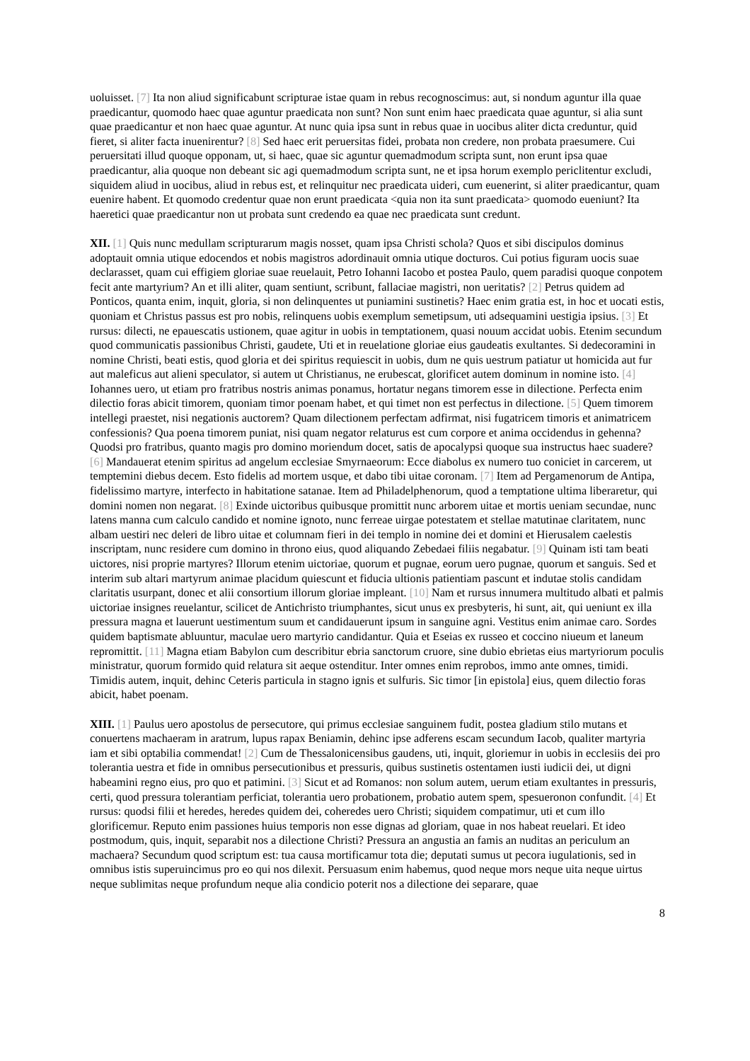uoluisset. [7] Ita non aliud significabunt scripturae istae quam in rebus recognoscimus: aut, si nondum aguntur illa quae praedicantur, quomodo haec quae aguntur praedicata non sunt? Non sunt enim haec praedicata quae aguntur, si alia sunt quae praedicantur et non haec quae aguntur. At nunc quia ipsa sunt in rebus quae in uocibus aliter dicta creduntur, quid fieret, si aliter facta inuenirentur? [8] Sed haec erit peruersitas fidei, probata non credere, non probata praesumere. Cui peruersitati illud quoque opponam, ut, si haec, quae sic aguntur quemadmodum scripta sunt, non erunt ipsa quae praedicantur, alia quoque non debeant sic agi quemadmodum scripta sunt, ne et ipsa horum exemplo periclitentur excludi, siquidem aliud in uocibus, aliud in rebus est, et relinquitur nec praedicata uideri, cum euenerint, si aliter praedicantur, quam euenire habent. Et quomodo credentur quae non erunt praedicata <quia non ita sunt praedicata> quomodo eueniunt? Ita haeretici quae praedicantur non ut probata sunt credendo ea quae nec praedicata sunt credunt.
XII. [1] Quis nunc medullam scripturarum magis nosset, quam ipsa Christi schola? Quos et sibi discipulos dominus adoptauit omnia utique edocendos et nobis magistros adordinauit omnia utique docturos. Cui potius figuram uocis suae declarasset, quam cui effigiem gloriae suae reuelauit, Petro Iohanni Iacobo et postea Paulo, quem paradisi quoque conpotem fecit ante martyrium? An et illi aliter, quam sentiunt, scribunt, fallaciae magistri, non ueritatis? [2] Petrus quidem ad Ponticos, quanta enim, inquit, gloria, si non delinquentes ut puniamini sustinetis? Haec enim gratia est, in hoc et uocati estis, quoniam et Christus passus est pro nobis, relinquens uobis exemplum semetipsum, uti adsequamini uestigia ipsius. [3] Et rursus: dilecti, ne epauescatis ustionem, quae agitur in uobis in temptationem, quasi nouum accidat uobis. Etenim secundum quod communicatis passionibus Christi, gaudete, Uti et in reuelatione gloriae eius gaudeatis exultantes. Si dedecoramini in nomine Christi, beati estis, quod gloria et dei spiritus requiescit in uobis, dum ne quis uestrum patiatur ut homicida aut fur aut maleficus aut alieni speculator, si autem ut Christianus, ne erubescat, glorificet autem dominum in nomine isto. [4] Iohannes uero, ut etiam pro fratribus nostris animas ponamus, hortatur negans timorem esse in dilectione. Perfecta enim dilectio foras abicit timorem, quoniam timor poenam habet, et qui timet non est perfectus in dilectione. [5] Quem timorem intellegi praestet, nisi negationis auctorem? Quam dilectionem perfectam adfirmat, nisi fugatricem timoris et animatricem confessionis? Qua poena timorem puniat, nisi quam negator relaturus est cum corpore et anima occidendus in gehenna? Quodsi pro fratribus, quanto magis pro domino moriendum docet, satis de apocalypsi quoque sua instructus haec suadere? [6] Mandauerat etenim spiritus ad angelum ecclesiae Smyrnaeorum: Ecce diabolus ex numero tuo coniciet in carcerem, ut temptemini diebus decem. Esto fidelis ad mortem usque, et dabo tibi uitae coronam. [7] Item ad Pergamenorum de Antipa, fidelissimo martyre, interfecto in habitatione satanae. Item ad Philadelphenorum, quod a temptatione ultima liberaretur, qui domini nomen non negarat. [8] Exinde uictoribus quibusque promittit nunc arborem uitae et mortis ueniam secundae, nunc latens manna cum calculo candido et nomine ignoto, nunc ferreae uirgae potestatem et stellae matutinae claritatem, nunc albam uestiri nec deleri de libro uitae et columnam fieri in dei templo in nomine dei et domini et Hierusalem caelestis inscriptam, nunc residere cum domino in throno eius, quod aliquando Zebedaei filiis negabatur. [9] Quinam isti tam beati uictores, nisi proprie martyres? Illorum etenim uictoriae, quorum et pugnae, eorum uero pugnae, quorum et sanguis. Sed et interim sub altari martyrum animae placidum quiescunt et fiducia ultionis patientiam pascunt et indutae stolis candidam claritatis usurpant, donec et alii consortium illorum gloriae impleant. [10] Nam et rursus innumera multitudo albati et palmis uictoriae insignes reuelantur, scilicet de Antichristo triumphantes, sicut unus ex presbyteris, hi sunt, ait, qui ueniunt ex illa pressura magna et lauerunt uestimentum suum et candidauerunt ipsum in sanguine agni. Vestitus enim animae caro. Sordes quidem baptismate abluuntur, maculae uero martyrio candidantur. Quia et Eseias ex russeo et coccino niueum et laneum repromittit. [11] Magna etiam Babylon cum describitur ebria sanctorum cruore, sine dubio ebrietas eius martyriorum poculis ministratur, quorum formido quid relatura sit aeque ostenditur. Inter omnes enim reprobos, immo ante omnes, timidi. Timidis autem, inquit, dehinc Ceteris particula in stagno ignis et sulfuris. Sic timor [in epistola] eius, quem dilectio foras abicit, habet poenam.
XIII. [1] Paulus uero apostolus de persecutore, qui primus ecclesiae sanguinem fudit, postea gladium stilo mutans et conuertens machaeram in aratrum, lupus rapax Beniamin, dehinc ipse adferens escam secundum Iacob, qualiter martyria iam et sibi optabilia commendat! [2] Cum de Thessalonicensibus gaudens, uti, inquit, gloriemur in uobis in ecclesiis dei pro tolerantia uestra et fide in omnibus persecutionibus et pressuris, quibus sustinetis ostentamen iusti iudicii dei, ut digni habeamini regno eius, pro quo et patimini. [3] Sicut et ad Romanos: non solum autem, uerum etiam exultantes in pressuris, certi, quod pressura tolerantiam perficiat, tolerantia uero probationem, probatio autem spem, spesueronon confundit. [4] Et rursus: quodsi filii et heredes, heredes quidem dei, coheredes uero Christi; siquidem compatimur, uti et cum illo glorificemur. Reputo enim passiones huius temporis non esse dignas ad gloriam, quae in nos habeat reuelari. Et ideo postmodum, quis, inquit, separabit nos a dilectione Christi? Pressura an angustia an famis an nuditas an periculum an machaera? Secundum quod scriptum est: tua causa mortificamur tota die; deputati sumus ut pecora iugulationis, sed in omnibus istis superuincimus pro eo qui nos dilexit. Persuasum enim habemus, quod neque mors neque uita neque uirtus neque sublimitas neque profundum neque alia condicio poterit nos a dilectione dei separare, quae
8